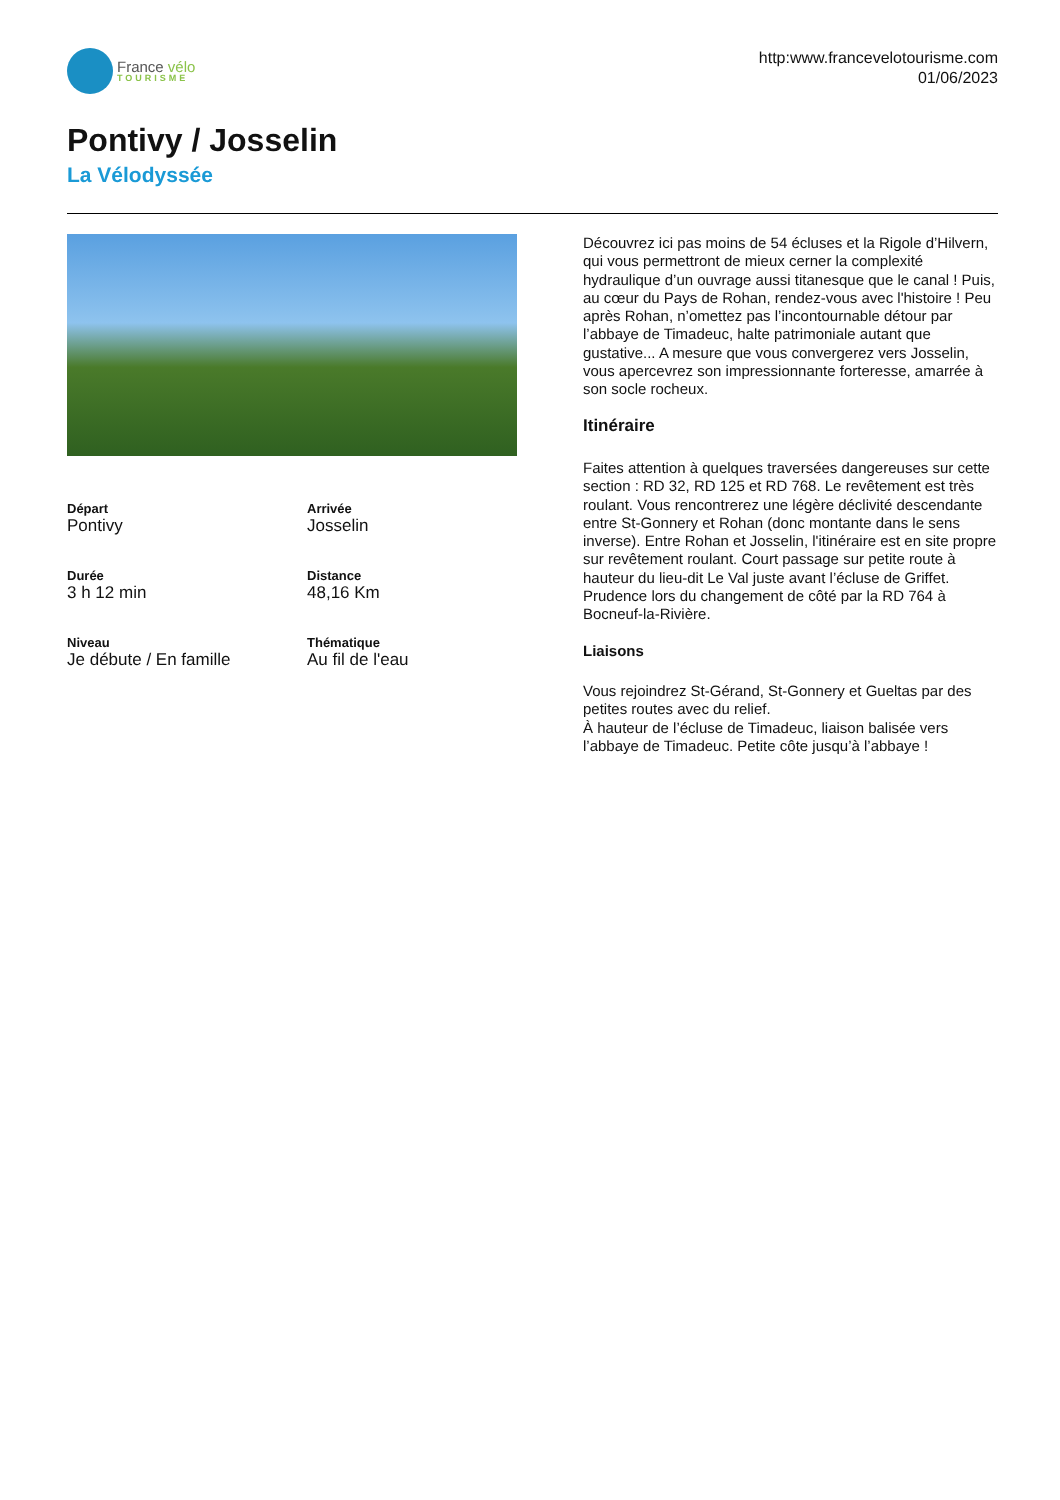France vélo
TOURISME
http:www.francevelotourisme.com
01/06/2023
Pontivy / Josselin
La Vélodyssée
Départ
Pontivy
Arrivée
Josselin
Durée
3 h 12 min
Distance
48,16 Km
Niveau
Je débute / En famille
Thématique
Au fil de l'eau
Découvrez ici pas moins de 54 écluses et la Rigole d’Hilvern, qui vous permettront de mieux cerner la complexité hydraulique d’un ouvrage aussi titanesque que le canal ! Puis, au cœur du Pays de Rohan, rendez-vous avec l'histoire ! Peu après Rohan, n’omettez pas l’incontournable détour par l’abbaye de Timadeuc, halte patrimoniale autant que gustative... A mesure que vous convergerez vers Josselin, vous apercevrez son impressionnante forteresse, amarrée à son socle rocheux.
Itinéraire
Faites attention à quelques traversées dangereuses sur cette section : RD 32, RD 125 et RD 768. Le revêtement est très roulant. Vous rencontrerez une légère déclivité descendante entre St-Gonnery et Rohan (donc montante dans le sens inverse). Entre Rohan et Josselin, l'itinéraire est en site propre sur revêtement roulant. Court passage sur petite route à hauteur du lieu-dit Le Val juste avant l’écluse de Griffet. Prudence lors du changement de côté par la RD 764 à Bocneuf-la-Rivière.
Liaisons
Vous rejoindrez St-Gérand, St-Gonnery et Gueltas par des petites routes avec du relief.
À hauteur de l’écluse de Timadeuc, liaison balisée vers l’abbaye de Timadeuc. Petite côte jusqu’à l’abbaye !